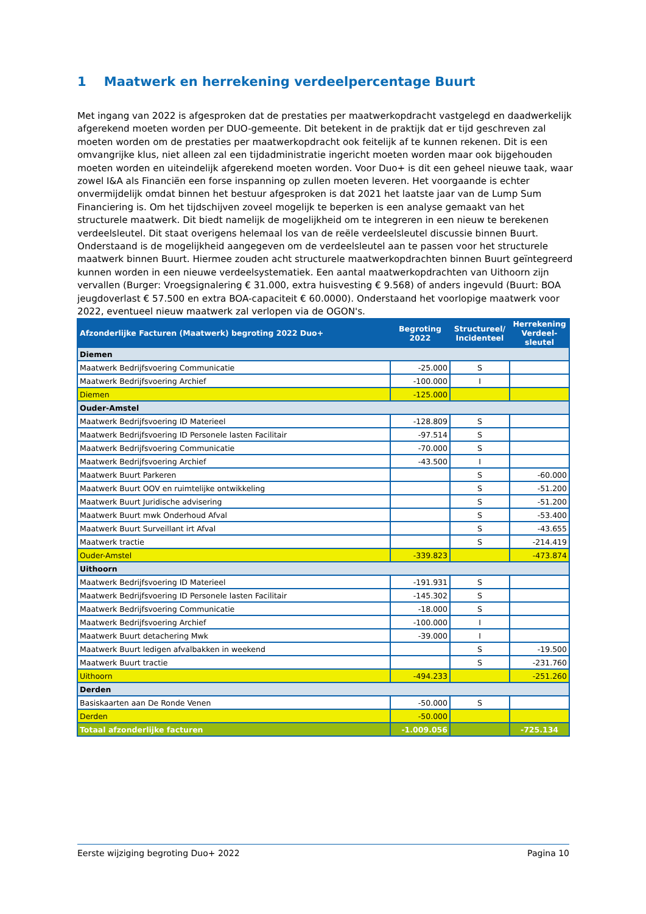1 Maatwerk en herrekening verdeelpercentage Buurt
Met ingang van 2022 is afgesproken dat de prestaties per maatwerkopdracht vastgelegd en daadwerkelijk afgerekend moeten worden per DUO-gemeente. Dit betekent in de praktijk dat er tijd geschreven zal moeten worden om de prestaties per maatwerkopdracht ook feitelijk af te kunnen rekenen. Dit is een omvangrijke klus, niet alleen zal een tijdadministratie ingericht moeten worden maar ook bijgehouden moeten worden en uiteindelijk afgerekend moeten worden. Voor Duo+ is dit een geheel nieuwe taak, waar zowel I&A als Financiën een forse inspanning op zullen moeten leveren. Het voorgaande is echter onvermijdelijk omdat binnen het bestuur afgesproken is dat 2021 het laatste jaar van de Lump Sum Financiering is. Om het tijdschijven zoveel mogelijk te beperken is een analyse gemaakt van het structurele maatwerk. Dit biedt namelijk de mogelijkheid om te integreren in een nieuw te berekenen verdeelsleutel. Dit staat overigens helemaal los van de reële verdeelsleutel discussie binnen Buurt. Onderstaand is de mogelijkheid aangegeven om de verdeelsleutel aan te passen voor het structurele maatwerk binnen Buurt. Hiermee zouden acht structurele maatwerkopdrachten binnen Buurt geïntegreerd kunnen worden in een nieuwe verdeelsystematiek. Een aantal maatwerkopdrachten van Uithoorn zijn vervallen (Burger: Vroegsignalering € 31.000, extra huisvesting € 9.568) of anders ingevuld (Buurt: BOA jeugdoverlast € 57.500 en extra BOA-capaciteit € 60.0000). Onderstaand het voorlopige maatwerk voor 2022, eventueel nieuw maatwerk zal verlopen via de OGON's.
| Afzonderlijke Facturen (Maatwerk) begroting 2022 Duo+ | Begroting 2022 | Structureel/ Incidenteel | Herrekening Verdeel-sleutel |
| --- | --- | --- | --- |
| Diemen | | | |
| Maatwerk Bedrijfsvoering Communicatie | -25.000 | S | |
| Maatwerk Bedrijfsvoering Archief | -100.000 | I | |
| Diemen | -125.000 | | |
| Ouder-Amstel | | | |
| Maatwerk Bedrijfsvoering ID Materieel | -128.809 | S | |
| Maatwerk Bedrijfsvoering ID Personele lasten Facilitair | -97.514 | S | |
| Maatwerk Bedrijfsvoering Communicatie | -70.000 | S | |
| Maatwerk Bedrijfsvoering Archief | -43.500 | I | |
| Maatwerk Buurt Parkeren | | S | -60.000 |
| Maatwerk Buurt OOV en ruimtelijke ontwikkeling | | S | -51.200 |
| Maatwerk Buurt Juridische advisering | | S | -51.200 |
| Maatwerk Buurt mwk Onderhoud Afval | | S | -53.400 |
| Maatwerk Buurt Surveillant irt Afval | | S | -43.655 |
| Maatwerk tractie | | S | -214.419 |
| Ouder-Amstel | -339.823 | | -473.874 |
| Uithoorn | | | |
| Maatwerk Bedrijfsvoering ID Materieel | -191.931 | S | |
| Maatwerk Bedrijfsvoering ID Personele lasten Facilitair | -145.302 | S | |
| Maatwerk Bedrijfsvoering Communicatie | -18.000 | S | |
| Maatwerk Bedrijfsvoering Archief | -100.000 | I | |
| Maatwerk Buurt detachering Mwk | -39.000 | I | |
| Maatwerk Buurt ledigen afvalbakken in weekend | | S | -19.500 |
| Maatwerk Buurt tractie | | S | -231.760 |
| Uithoorn | -494.233 | | -251.260 |
| Derden | | | |
| Basiskaarten aan De Ronde Venen | -50.000 | S | |
| Derden | -50.000 | | |
| Totaal afzonderlijke facturen | -1.009.056 | | -725.134 |
Eerste wijziging begroting Duo+ 2022 Pagina 10